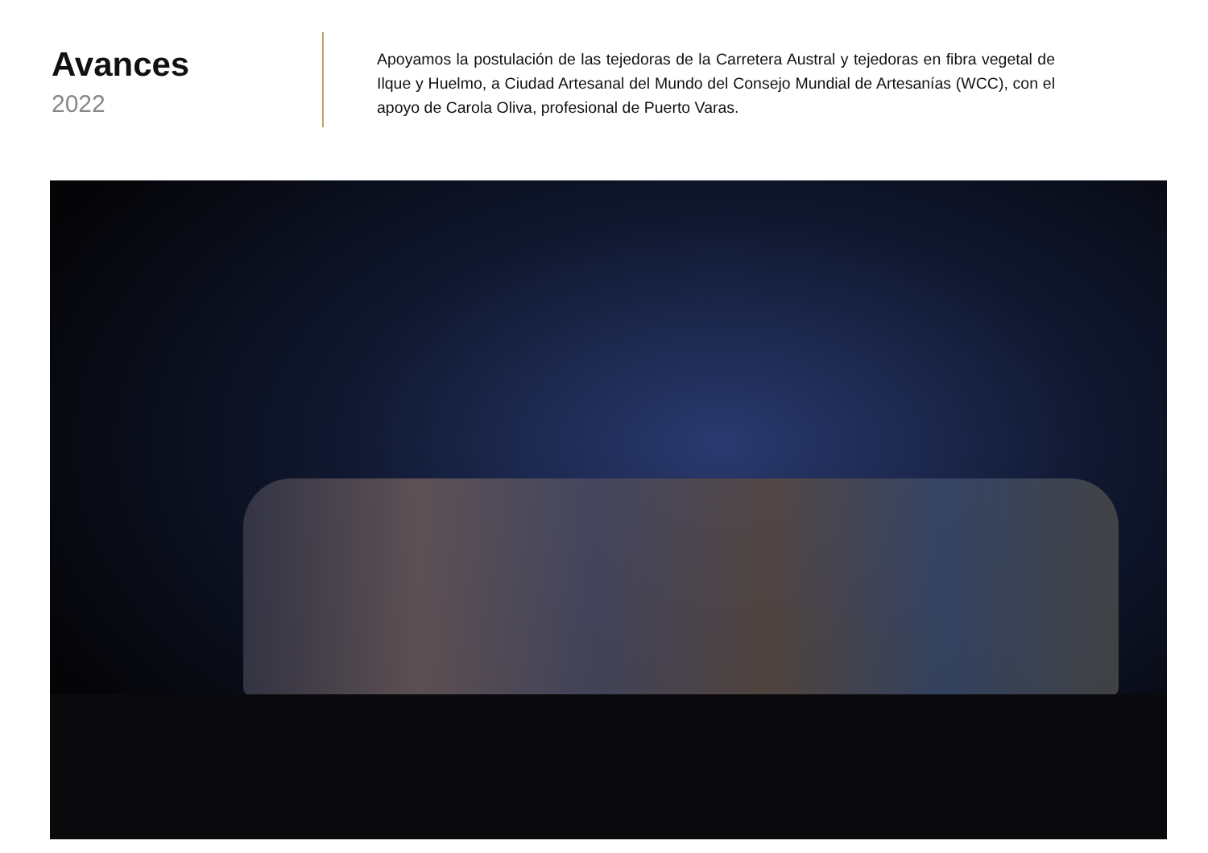Avances
2022
Apoyamos la postulación de las tejedoras de la Carretera Austral y tejedoras en fibra vegetal de Ilque y Huelmo, a Ciudad Artesanal del Mundo del Consejo Mundial de Artesanías (WCC), con el apoyo de Carola Oliva, profesional de Puerto Varas.